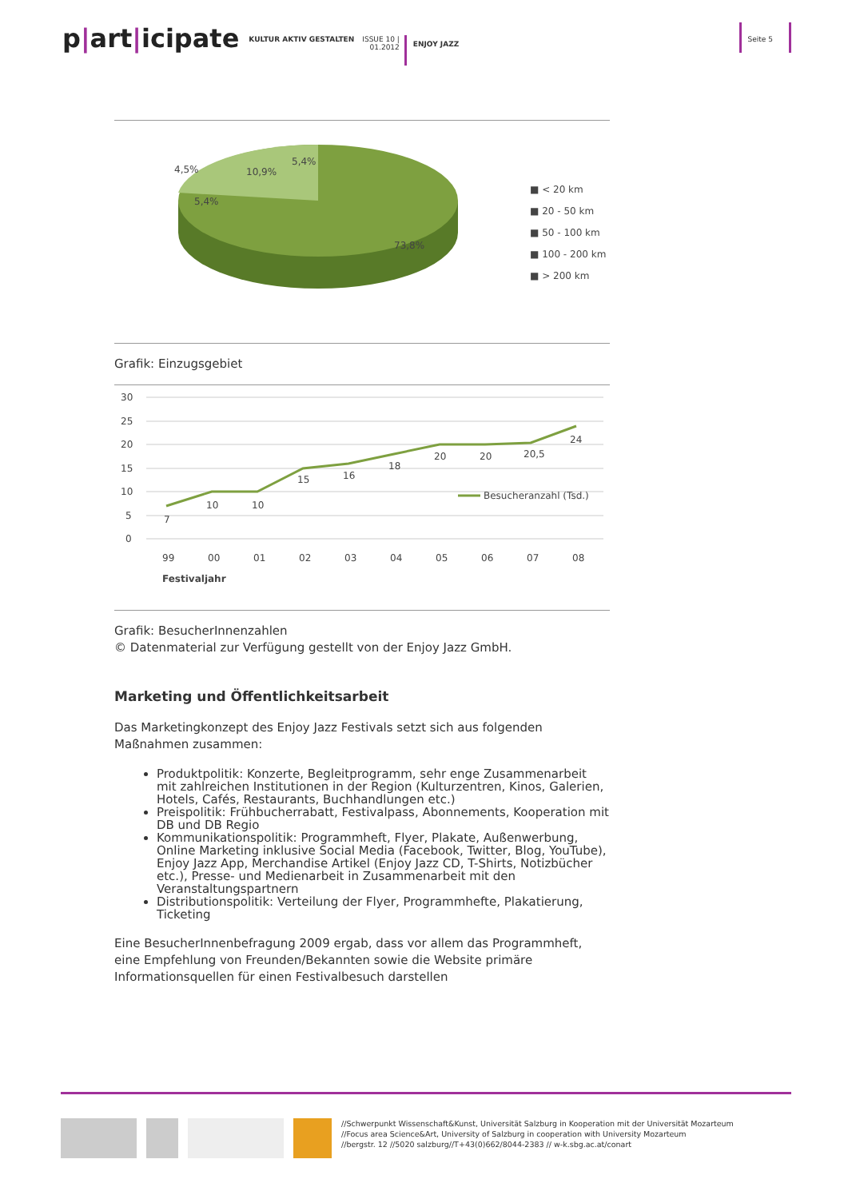p|art|icipate
KULTUR AKTIV GESTALTEN
ISSUE 10 |
01.2012
ENJOY JAZZ
Seite 5
4,5%
10,9%
5,4%
5,4%
73,8%
■ < 20 km
■ 20 - 50 km
■ 50 - 100 km
■ 100 - 200 km
■ > 200 km
Grafik: Einzugsgebiet
30
25
20
15
10
5
0
99
00
01
02
03
04
05
06
07
08
Festivaljahr
7
10
10
15
16
18
20
20
20,5
24
Besucheranzahl (Tsd.)
Grafik: BesucherInnenzahlen
© Datenmaterial zur Verfügung gestellt von der Enjoy Jazz GmbH.
Marketing und Öffentlichkeitsarbeit
Das Marketingkonzept des Enjoy Jazz Festivals setzt sich aus folgenden Maßnahmen zusammen:
Produktpolitik: Konzerte, Begleitprogramm, sehr enge Zusammenarbeit mit zahlreichen Institutionen in der Region (Kulturzentren, Kinos, Galerien, Hotels, Cafés, Restaurants, Buchhandlungen etc.)
Preispolitik: Frühbucherrabatt, Festivalpass, Abonnements, Kooperation mit DB und DB Regio
Kommunikationspolitik: Programmheft, Flyer, Plakate, Außenwerbung, Online Marketing inklusive Social Media (Facebook, Twitter, Blog, YouTube), Enjoy Jazz App, Merchandise Artikel (Enjoy Jazz CD, T-Shirts, Notizbücher etc.), Presse- und Medienarbeit in Zusammenarbeit mit den Veranstaltungspartnern
Distributionspolitik: Verteilung der Flyer, Programmhefte, Plakatierung, Ticketing
Eine BesucherInnenbefragung 2009 ergab, dass vor allem das Programmheft, eine Empfehlung von Freunden/Bekannten sowie die Website primäre Informationsquellen für einen Festivalbesuch darstellen
//Schwerpunkt Wissenschaft&Kunst, Universität Salzburg in Kooperation mit der Universität Mozarteum
//Focus area Science&Art, University of Salzburg in cooperation with University Mozarteum
//bergstr. 12 //5020 salzburg//T+43(0)662/8044-2383 // w-k.sbg.ac.at/conart